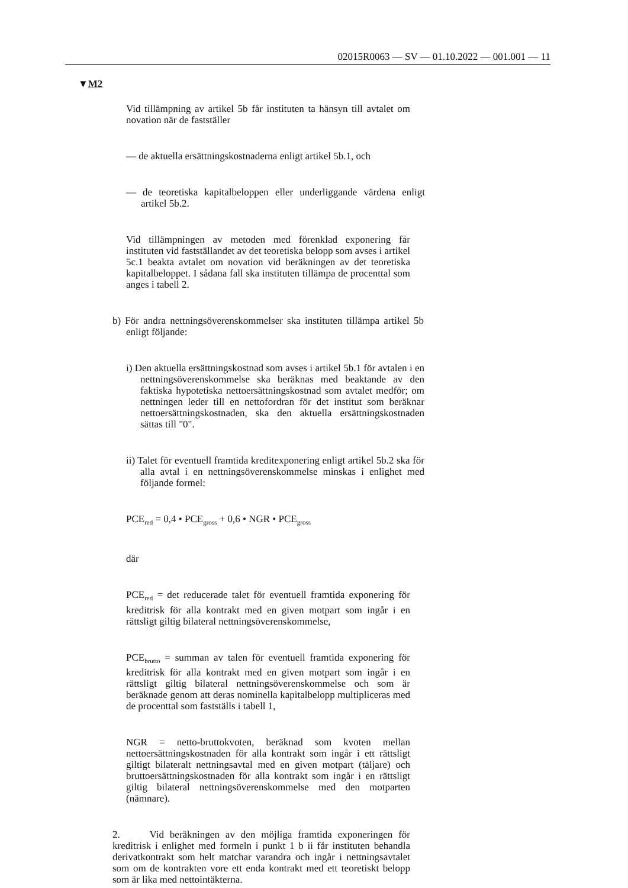02015R0063 — SV — 01.10.2022 — 001.001 — 11
▼M2
Vid tillämpning av artikel 5b får instituten ta hänsyn till avtalet om novation när de fastställer
— de aktuella ersättningskostnaderna enligt artikel 5b.1, och
— de teoretiska kapitalbeloppen eller underliggande värdena enligt artikel 5b.2.
Vid tillämpningen av metoden med förenklad exponering får instituten vid fastställandet av det teoretiska belopp som avses i artikel 5c.1 beakta avtalet om novation vid beräkningen av det teoretiska kapitalbeloppet. I sådana fall ska instituten tillämpa de procenttal som anges i tabell 2.
b) För andra nettningsöverenskommelser ska instituten tillämpa artikel 5b enligt följande:
i) Den aktuella ersättningskostnad som avses i artikel 5b.1 för avtalen i en nettningsöverenskommelse ska beräknas med beaktande av den faktiska hypotetiska nettoersättningskostnad som avtalet medför; om nettningen leder till en nettofordran för det institut som beräknar nettoersättningskostnaden, ska den aktuella ersättningskostnaden sättas till "0".
ii) Talet för eventuell framtida kreditexponering enligt artikel 5b.2 ska för alla avtal i en nettningsöverenskommelse minskas i enlighet med följande formel:
PCE<sub>red</sub> = 0,4 • PCE<sub>gross</sub> + 0,6 • NGR • PCE<sub>gross</sub>
där
PCE<sub>red</sub> = det reducerade talet för eventuell framtida exponering för kreditrisk för alla kontrakt med en given motpart som ingår i en rättsligt giltig bilateral nettningsöverenskommelse,
PCE<sub>brutto</sub> = summan av talen för eventuell framtida exponering för kreditrisk för alla kontrakt med en given motpart som ingår i en rättsligt giltig bilateral nettningsöverenskommelse och som är beräknade genom att deras nominella kapitalbelopp multipliceras med de procenttal som fastställs i tabell 1,
NGR = netto-bruttokvoten, beräknad som kvoten mellan nettoersättningskostnaden för alla kontrakt som ingår i ett rättsligt giltigt bilateralt nettningsavtal med en given motpart (täljare) och bruttoersättningskostnaden för alla kontrakt som ingår i en rättsligt giltig bilateral nettningsöverenskommelse med den motparten (nämnare).
2. Vid beräkningen av den möjliga framtida exponeringen för kreditrisk i enlighet med formeln i punkt 1 b ii får instituten behandla derivatkontrakt som helt matchar varandra och ingår i nettningsavtalet som om de kontrakten vore ett enda kontrakt med ett teoretiskt belopp som är lika med nettointäkterna.